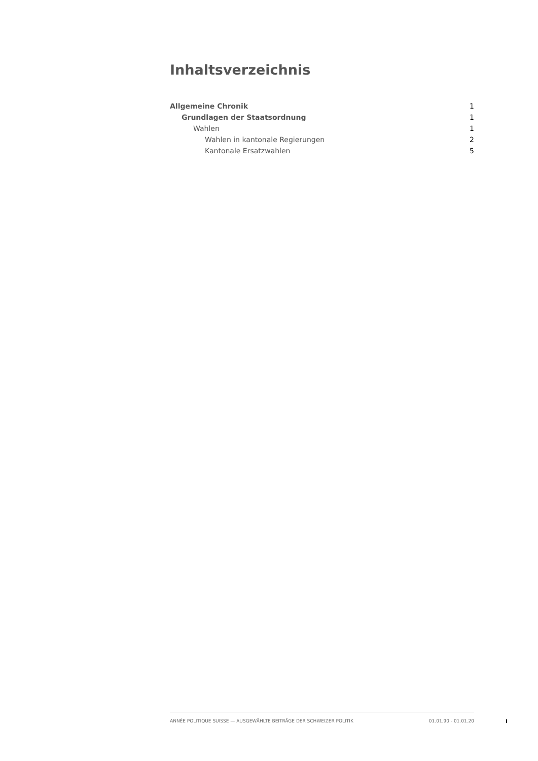Inhaltsverzeichnis
Allgemeine Chronik 1
Grundlagen der Staatsordnung 1
Wahlen 1
Wahlen in kantonale Regierungen 2
Kantonale Ersatzwahlen 5
ANNÉE POLITIQUE SUISSE — AUSGEWÄHLTE BEITRÄGE DER SCHWEIZER POLITIK 01.01.90 - 01.01.20
I